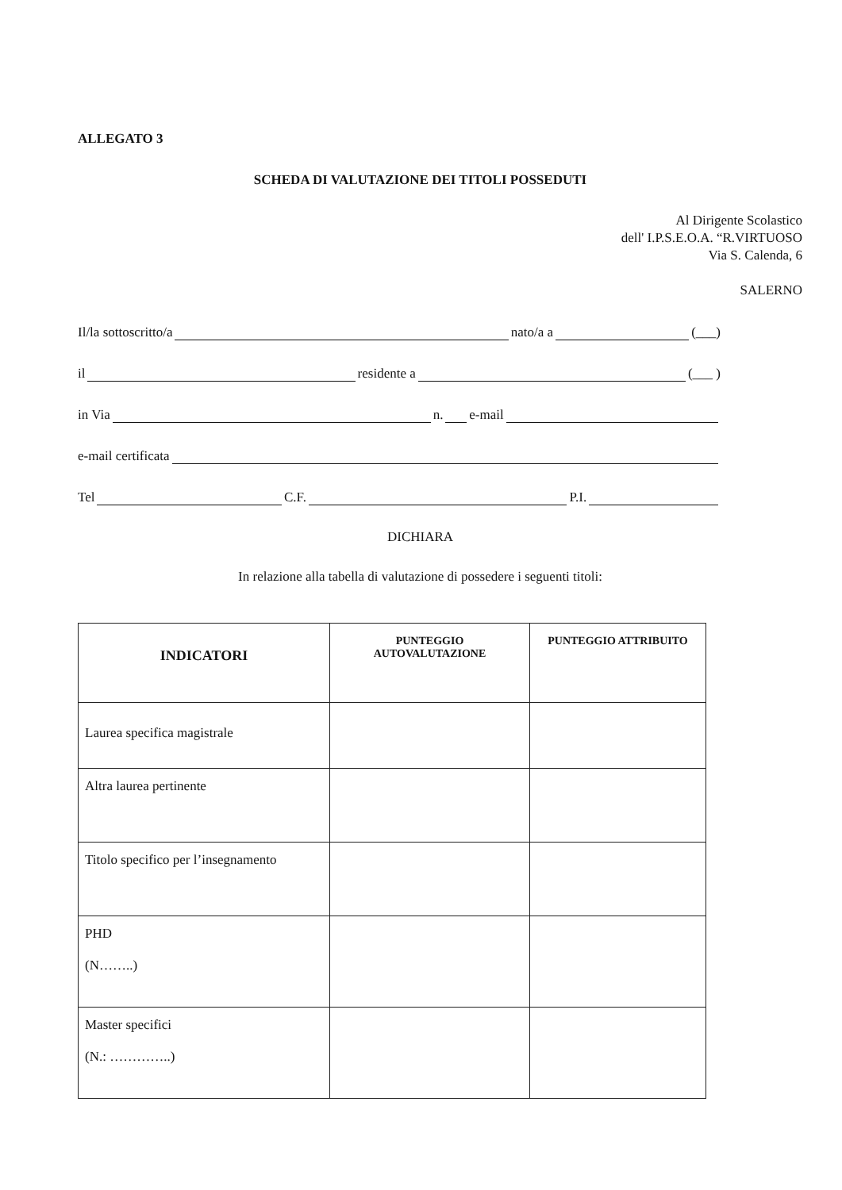ALLEGATO 3
SCHEDA DI VALUTAZIONE DEI TITOLI POSSEDUTI
Al Dirigente Scolastico
dell' I.P.S.E.O.A. “R.VIRTUOSO
Via S. Calenda, 6
SALERNO
Il/la sottoscritto/a nato/a a (___)
il residente a (___ )
in Via n. e-mail
e-mail certificata
Tel C.F. P.I.
DICHIARA
In relazione alla tabella di valutazione di possedere i seguenti titoli:
| INDICATORI | PUNTEGGIO AUTOVALUTAZIONE | PUNTEGGIO ATTRIBUITO |
| --- | --- | --- |
| Laurea specifica magistrale | | |
| Altra laurea pertinente | | |
| Titolo specifico per l’insegnamento | | |
| PHD (N……..) | | |
| Master specifici (N.: …………..) | | |